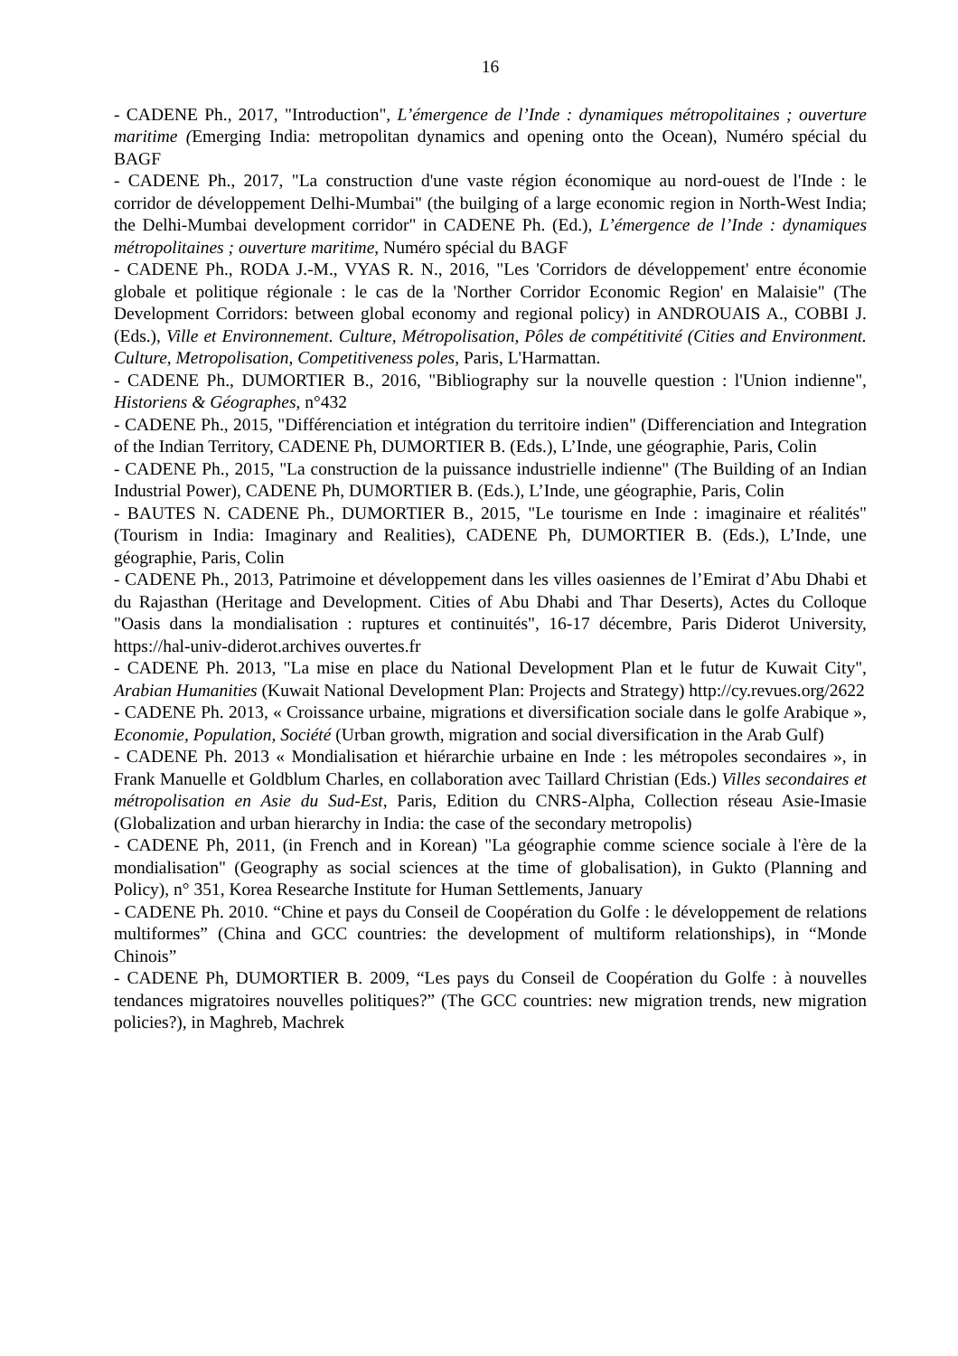16
- CADENE Ph., 2017, "Introduction", L’émergence de l’Inde : dynamiques métropolitaines ; ouverture maritime (Emerging India: metropolitan dynamics and opening onto the Ocean), Numéro spécial du BAGF
- CADENE Ph., 2017, "La construction d'une vaste région économique au nord-ouest de l'Inde : le corridor de développement Delhi-Mumbai" (the builging of a large economic region in North-West India; the Delhi-Mumbai development corridor" in CADENE Ph. (Ed.), L’émergence de l’Inde : dynamiques métropolitaines ; ouverture maritime, Numéro spécial du BAGF
- CADENE Ph., RODA J.-M., VYAS R. N., 2016, "Les 'Corridors de développement' entre économie globale et politique régionale : le cas de la 'Norther Corridor Economic Region' en Malaisie" (The Development Corridors: between global economy and regional policy) in ANDROUAIS A., COBBI J. (Eds.), Ville et Environnement. Culture, Métropolisation, Pôles de compétitivité (Cities and Environment. Culture, Metropolisation, Competitiveness poles, Paris, L'Harmattan.
- CADENE Ph., DUMORTIER B., 2016, "Bibliography sur la nouvelle question : l'Union indienne", Historiens & Géographes, n°432
- CADENE Ph., 2015, "Différenciation et intégration du territoire indien" (Differenciation and Integration of the Indian Territory, CADENE Ph, DUMORTIER B. (Eds.), L’Inde, une géographie, Paris, Colin
- CADENE Ph., 2015, "La construction de la puissance industrielle indienne" (The Building of an Indian Industrial Power), CADENE Ph, DUMORTIER B. (Eds.), L’Inde, une géographie, Paris, Colin
- BAUTES N. CADENE Ph., DUMORTIER B., 2015, "Le tourisme en Inde : imaginaire et réalités" (Tourism in India: Imaginary and Realities), CADENE Ph, DUMORTIER B. (Eds.), L’Inde, une géographie, Paris, Colin
- CADENE Ph., 2013, Patrimoine et développement dans les villes oasiennes de l’Emirat d’Abu Dhabi et du Rajasthan (Heritage and Development. Cities of Abu Dhabi and Thar Deserts), Actes du Colloque "Oasis dans la mondialisation : ruptures et continuités", 16-17 décembre, Paris Diderot University, https://hal-univ-diderot.archives ouvertes.fr
- CADENE Ph. 2013, "La mise en place du National Development Plan et le futur de Kuwait City", Arabian Humanities (Kuwait National Development Plan: Projects and Strategy) http://cy.revues.org/2622
- CADENE Ph. 2013, « Croissance urbaine, migrations et diversification sociale dans le golfe Arabique », Economie, Population, Société (Urban growth, migration and social diversification in the Arab Gulf)
- CADENE Ph. 2013 « Mondialisation et hiérarchie urbaine en Inde : les métropoles secondaires », in Frank Manuelle et Goldblum Charles, en collaboration avec Taillard Christian (Eds.) Villes secondaires et métropolisation en Asie du Sud-Est, Paris, Edition du CNRS-Alpha, Collection réseau Asie-Imasie (Globalization and urban hierarchy in India: the case of the secondary metropolis)
- CADENE Ph, 2011, (in French and in Korean) "La géographie comme science sociale à l'ère de la mondialisation" (Geography as social sciences at the time of globalisation), in Gukto (Planning and Policy), n° 351, Korea Researche Institute for Human Settlements, January
- CADENE Ph. 2010. “Chine et pays du Conseil de Coopération du Golfe : le développement de relations multiformes” (China and GCC countries: the development of multiform relationships), in “Monde Chinois”
- CADENE Ph, DUMORTIER B. 2009, “Les pays du Conseil de Coopération du Golfe : à nouvelles tendances migratoires nouvelles politiques?” (The GCC countries: new migration trends, new migration policies?), in Maghreb, Machrek